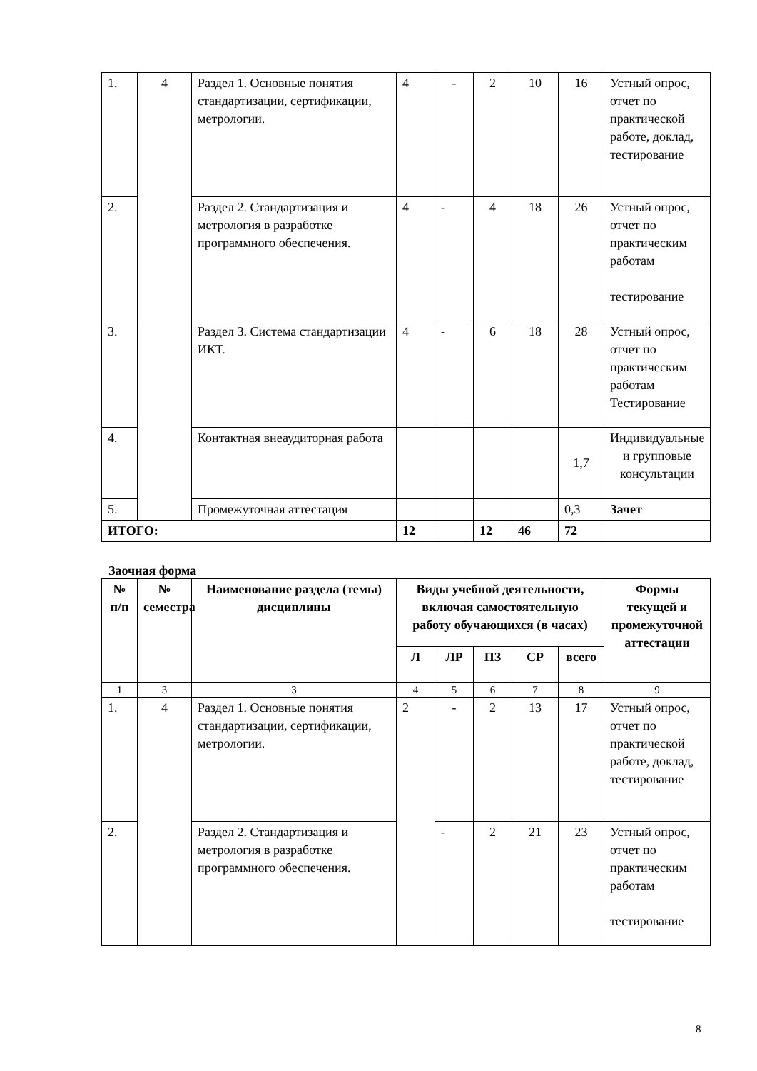| 1. | 4 | Раздел 1. Основные понятия стандартизации, сертификации, метрологии. | 4 | - | 2 | 10 | 16 | Устный опрос, отчет по практической работе, доклад, тестирование |
| 2. | | Раздел 2. Стандартизация и метрология в разработке программного обеспечения. | 4 | - | 4 | 18 | 26 | Устный опрос, отчет по практическим работам тестирование |
| 3. | | Раздел 3. Система стандартизации ИКТ. | 4 | - | 6 | 18 | 28 | Устный опрос, отчет по практическим работам Тестирование |
| 4. | | Контактная внеаудиторная работа | | | | | 1,7 | Индивидуальные и групповые консультации |
| 5. | | Промежуточная аттестация | | | | | 0,3 | Зачет |
| ИТОГО: | | | 12 | | 12 | 46 | 72 | |
Заочная форма
| № п/п | № семестра | Наименование раздела (темы) дисциплины | Виды учебной деятельности, включая самостоятельную работу обучающихся (в часах) | | | | | Формы текущей и промежуточной аттестации |
| --- | --- | --- | --- | --- | --- | --- | --- | --- |
| | | | Л | ЛР | ПЗ | СР | всего | |
| 1 | 3 | 3 | 4 | 5 | 6 | 7 | 8 | 9 |
| 1. | 4 | Раздел 1. Основные понятия стандартизации, сертификации, метрологии. | 2 | - | 2 | 13 | 17 | Устный опрос, отчет по практической работе, доклад, тестирование |
| 2. | | Раздел 2. Стандартизация и метрология в разработке программного обеспечения. | | - | 2 | 21 | 23 | Устный опрос, отчет по практическим работам тестирование |
8